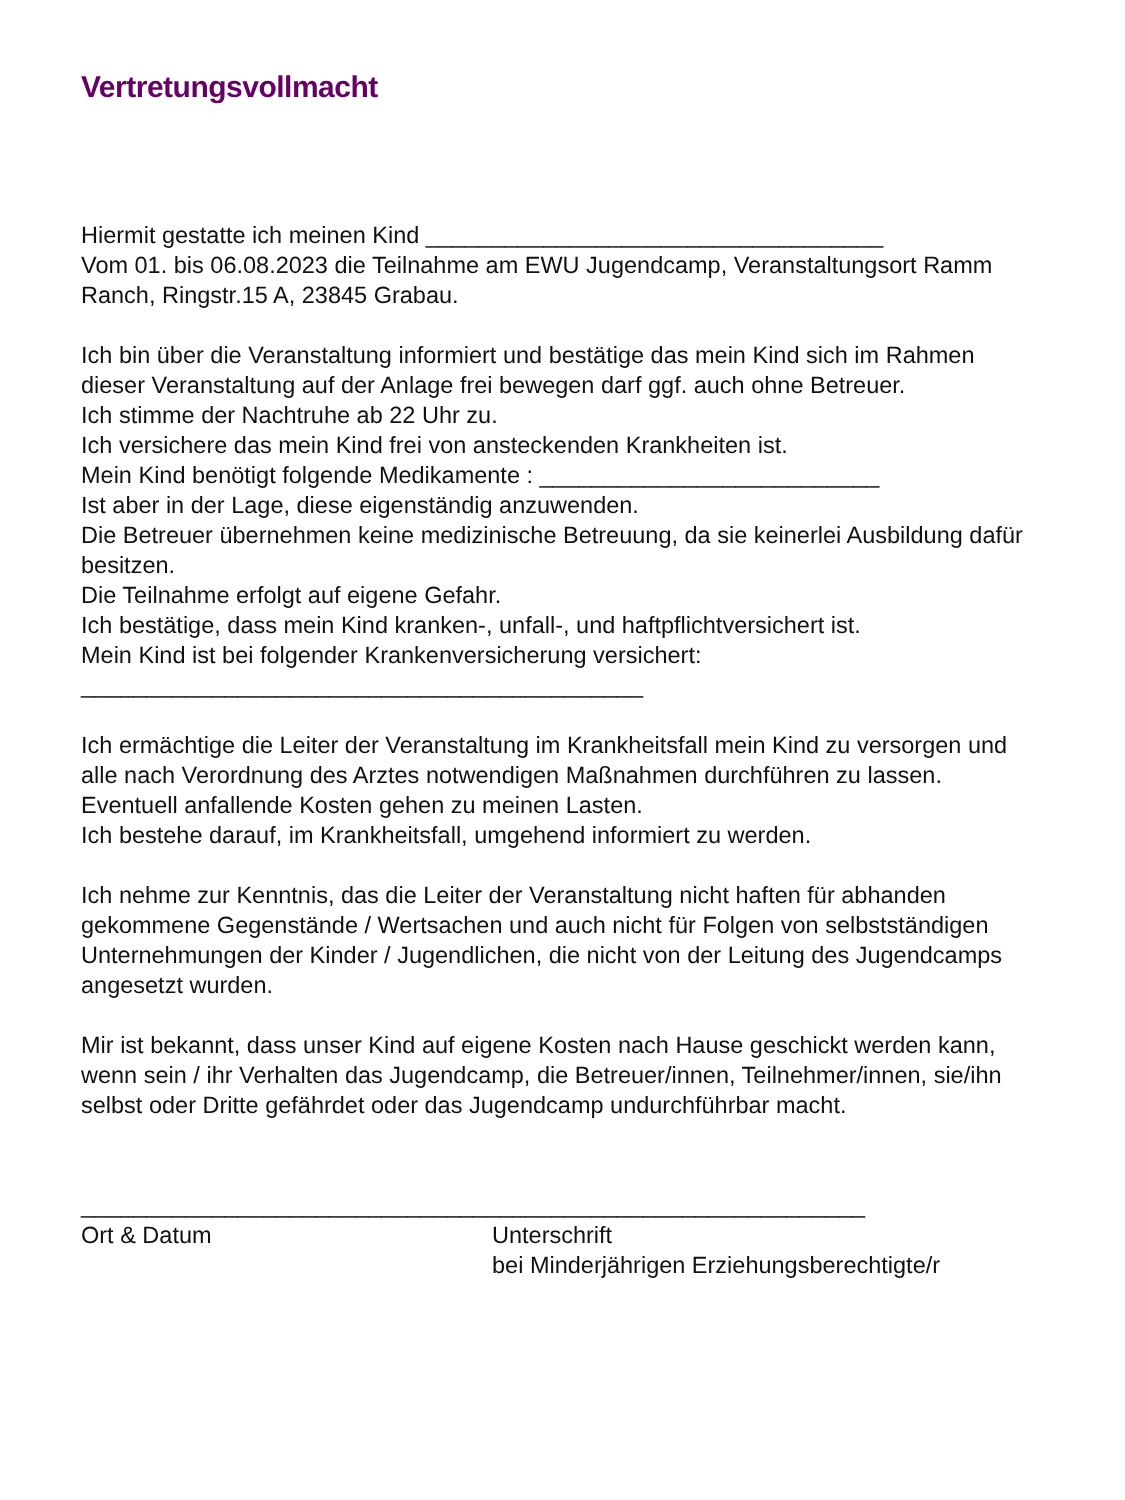Vertretungsvollmacht
Hiermit gestatte ich meinen Kind ___________________________________
Vom 01. bis 06.08.2023 die Teilnahme am EWU Jugendcamp, Veranstaltungsort Ramm Ranch, Ringstr.15 A, 23845 Grabau.
Ich bin über die Veranstaltung informiert und bestätige das mein Kind sich im Rahmen dieser Veranstaltung auf der Anlage frei bewegen darf ggf. auch ohne Betreuer.
Ich stimme der Nachtruhe ab 22 Uhr zu.
Ich versichere das mein Kind frei von ansteckenden Krankheiten ist.
Mein Kind benötigt folgende Medikamente : __________________________
Ist aber in der Lage, diese eigenständig anzuwenden.
Die Betreuer übernehmen keine medizinische Betreuung, da sie keinerlei Ausbildung dafür besitzen.
Die Teilnahme erfolgt auf eigene Gefahr.
Ich bestätige, dass mein Kind kranken-, unfall-, und haftpflichtversichert ist.
Mein Kind ist bei folgender Krankenversicherung versichert:
___________________________________________
Ich ermächtige die Leiter der Veranstaltung im Krankheitsfall mein Kind zu versorgen und alle nach Verordnung des Arztes notwendigen Maßnahmen durchführen zu lassen. Eventuell anfallende Kosten gehen zu meinen Lasten.
Ich bestehe darauf, im Krankheitsfall, umgehend informiert zu werden.
Ich nehme zur Kenntnis, das die Leiter der Veranstaltung nicht haften für abhanden gekommene Gegenstände / Wertsachen und auch nicht für Folgen von selbstständigen Unternehmungen der Kinder / Jugendlichen, die nicht von der Leitung des Jugendcamps angesetzt wurden.
Mir ist bekannt, dass unser Kind auf eigene Kosten nach Hause geschickt werden kann, wenn sein / ihr Verhalten das Jugendcamp, die Betreuer/innen, Teilnehmer/innen, sie/ihn selbst oder Dritte gefährdet oder das Jugendcamp undurchführbar macht.
____________________________________________________________
Ort & Datum Unterschrift
bei Minderjährigen Erziehungsberechtigte/r